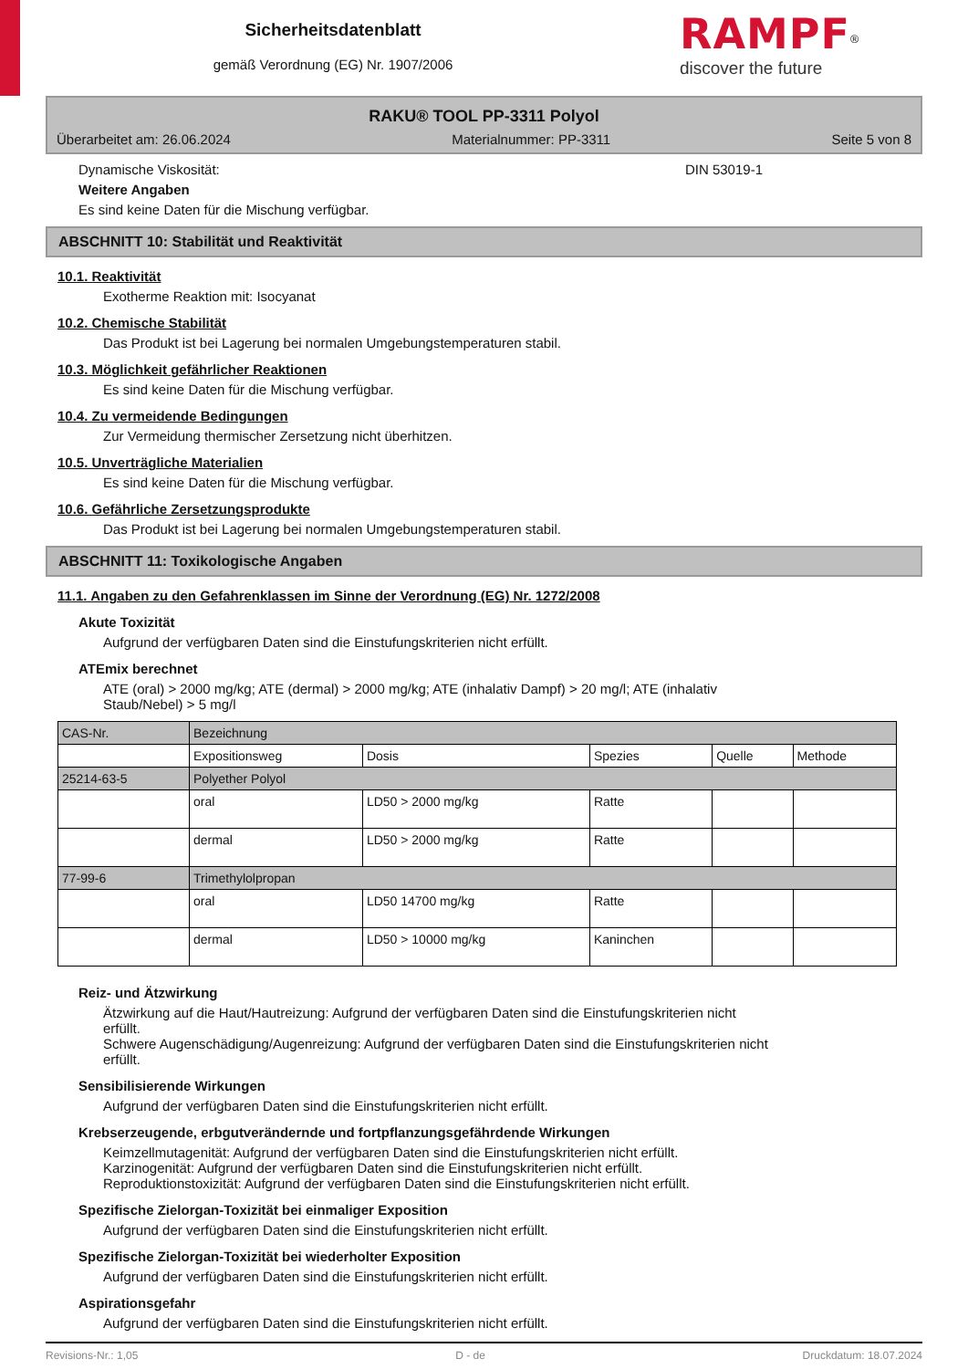Sicherheitsdatenblatt
gemäß Verordnung (EG) Nr. 1907/2006
RAMPF<sup>®</sup>
discover the future
RAKU® TOOL PP-3311 Polyol
Überarbeitet am: 26.06.2024 Materialnummer: PP-3311 Seite 5 von 8
Dynamische Viskosität: DIN 53019-1
Weitere Angaben
Es sind keine Daten für die Mischung verfügbar.
ABSCHNITT 10: Stabilität und Reaktivität
10.1. Reaktivität
Exotherme Reaktion mit: Isocyanat
10.2. Chemische Stabilität
Das Produkt ist bei Lagerung bei normalen Umgebungstemperaturen stabil.
10.3. Möglichkeit gefährlicher Reaktionen
Es sind keine Daten für die Mischung verfügbar.
10.4. Zu vermeidende Bedingungen
Zur Vermeidung thermischer Zersetzung nicht überhitzen.
10.5. Unverträgliche Materialien
Es sind keine Daten für die Mischung verfügbar.
10.6. Gefährliche Zersetzungsprodukte
Das Produkt ist bei Lagerung bei normalen Umgebungstemperaturen stabil.
ABSCHNITT 11: Toxikologische Angaben
11.1. Angaben zu den Gefahrenklassen im Sinne der Verordnung (EG) Nr. 1272/2008
Akute Toxizität
Aufgrund der verfügbaren Daten sind die Einstufungskriterien nicht erfüllt.
ATEmix berechnet
ATE (oral) > 2000 mg/kg; ATE (dermal) > 2000 mg/kg; ATE (inhalativ Dampf) > 20 mg/l; ATE (inhalativ
Staub/Nebel) > 5 mg/l
| CAS-Nr. | Bezeichnung | | | | |
| | Expositionsweg | Dosis | Spezies | Quelle | Methode |
| 25214-63-5 | Polyether Polyol | | | | |
| | oral | LD50 > 2000 mg/kg | Ratte | | |
| | dermal | LD50 > 2000 mg/kg | Ratte | | |
| 77-99-6 | Trimethylolpropan | | | | |
| | oral | LD50 14700 mg/kg | Ratte | | |
| | dermal | LD50 > 10000 mg/kg | Kaninchen | | |
Reiz- und Ätzwirkung
Ätzwirkung auf die Haut/Hautreizung: Aufgrund der verfügbaren Daten sind die Einstufungskriterien nicht
erfüllt.
Schwere Augenschädigung/Augenreizung: Aufgrund der verfügbaren Daten sind die Einstufungskriterien nicht
erfüllt.
Sensibilisierende Wirkungen
Aufgrund der verfügbaren Daten sind die Einstufungskriterien nicht erfüllt.
Krebserzeugende, erbgutverändernde und fortpflanzungsgefährdende Wirkungen
Keimzellmutagenität: Aufgrund der verfügbaren Daten sind die Einstufungskriterien nicht erfüllt.
Karzinogenität: Aufgrund der verfügbaren Daten sind die Einstufungskriterien nicht erfüllt.
Reproduktionstoxizität: Aufgrund der verfügbaren Daten sind die Einstufungskriterien nicht erfüllt.
Spezifische Zielorgan-Toxizität bei einmaliger Exposition
Aufgrund der verfügbaren Daten sind die Einstufungskriterien nicht erfüllt.
Spezifische Zielorgan-Toxizität bei wiederholter Exposition
Aufgrund der verfügbaren Daten sind die Einstufungskriterien nicht erfüllt.
Aspirationsgefahr
Aufgrund der verfügbaren Daten sind die Einstufungskriterien nicht erfüllt.
Revisions-Nr.: 1,05 D - de Druckdatum: 18.07.2024